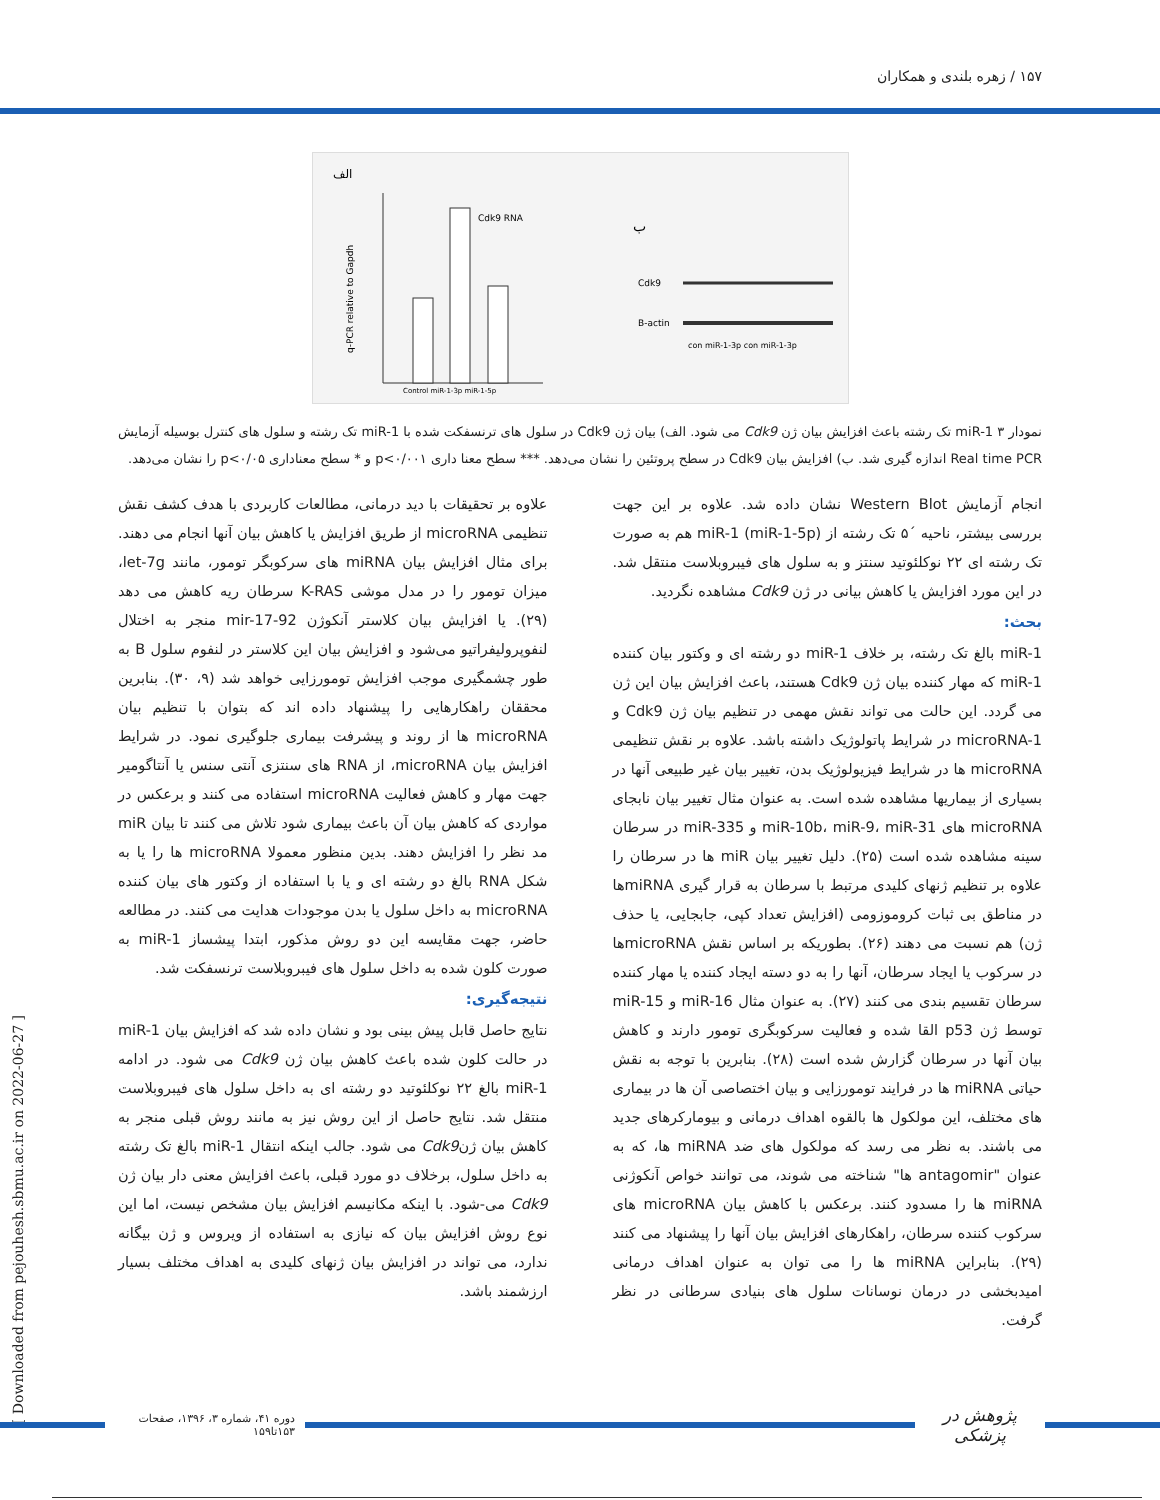۱۵۷ / زهره بلندی و همکاران
الف
q-PCR relative to Gapdh
Cdk9 RNA
Control miR-1-3p miR-1-5p
ب
Cdk9
B-actin
con miR-1-3p con miR-1-3p
نمودار ۳ miR-1 تک رشته باعث افزایش بیان ژن Cdk9 می شود. الف) بیان ژن Cdk9 در سلول های ترنسفکت شده با miR-1 تک رشته و سلول های کنترل بوسیله آزمایش Real time PCR اندازه گیری شد. ب) افزایش بیان Cdk9 در سطح پروتئین را نشان می‌دهد. *** سطح معنا داری p<۰/۰۰۱ و * سطح معناداری p<۰/۰۵ را نشان می‌دهد.
انجام آزمایش Western Blot نشان داده شد. علاوه بر این جهت بررسی بیشتر، ناحیه ´۵ تک رشته از miR-1 (miR-1-5p) هم به صورت تک رشته ای ۲۲ نوکلئوتید سنتز و به سلول های فیبروبلاست منتقل شد. در این مورد افزایش یا کاهش بیانی در ژن Cdk9 مشاهده نگردید.
بحث:
miR-1 بالغ تک رشته، بر خلاف miR-1 دو رشته ای و وکتور بیان کننده miR-1 که مهار کننده بیان ژن Cdk9 هستند، باعث افزایش بیان این ژن می گردد. این حالت می تواند نقش مهمی در تنظیم بیان ژن Cdk9 و microRNA-1 در شرایط پاتولوژیک داشته باشد. علاوه بر نقش تنظیمی microRNA ها در شرایط فیزیولوژیک بدن، تغییر بیان غیر طبیعی آنها در بسیاری از بیماریها مشاهده شده است. به عنوان مثال تغییر بیان نابجای microRNA های miR-10b، miR-9، miR-31 و miR-335 در سرطان سینه مشاهده شده است (۲۵). دلیل تغییر بیان miR ها در سرطان را علاوه بر تنظیم ژنهای کلیدی مرتبط با سرطان به قرار گیری miRNAها در مناطق بی ثبات کروموزومی (افزایش تعداد کپی، جابجایی، یا حذف ژن) هم نسبت می دهند (۲۶). بطوریکه بر اساس نقش microRNAها در سرکوب یا ایجاد سرطان، آنها را به دو دسته ایجاد کننده یا مهار کننده سرطان تقسیم بندی می کنند (۲۷). به عنوان مثال miR-16 و miR-15 توسط ژن p53 القا شده و فعالیت سرکوبگری تومور دارند و کاهش بیان آنها در سرطان گزارش شده است (۲۸). بنابرین با توجه به نقش حیاتی miRNA ها در فرایند تومورزایی و بیان اختصاصی آن ها در بیماری های مختلف، این مولکول ها بالقوه اهداف درمانی و بیومارکرهای جدید می باشند. به نظر می رسد که مولکول های ضد miRNA ها، که به عنوان "antagomir ها" شناخته می شوند، می توانند خواص آنکوژنی miRNA ها را مسدود کنند. برعکس با کاهش بیان microRNA های سرکوب کننده سرطان، راهکارهای افزایش بیان آنها را پیشنهاد می کنند (۲۹). بنابراین miRNA ها را می توان به عنوان اهداف درمانی امیدبخشی در درمان نوسانات سلول های بنیادی سرطانی در نظر گرفت.
علاوه بر تحقیقات با دید درمانی، مطالعات کاربردی با هدف کشف نقش تنظیمی microRNA از طریق افزایش یا کاهش بیان آنها انجام می دهند. برای مثال افزایش بیان miRNA های سرکوبگر تومور، مانند let-7g، میزان تومور را در مدل موشی K-RAS سرطان ریه کاهش می دهد (۲۹). یا افزایش بیان کلاستر آنکوژن mir-17-92 منجر به اختلال لنفوپرولیفراتیو می‌شود و افزایش بیان این کلاستر در لنفوم سلول B به طور چشمگیری موجب افزایش تومورزایی خواهد شد (۹، ۳۰). بنابرین محققان راهکارهایی را پیشنهاد داده اند که بتوان با تنظیم بیان microRNA ها از روند و پیشرفت بیماری جلوگیری نمود. در شرایط افزایش بیان microRNA، از RNA های سنتزی آنتی سنس یا آنتاگومیر جهت مهار و کاهش فعالیت microRNA استفاده می کنند و برعکس در مواردی که کاهش بیان آن باعث بیماری شود تلاش می کنند تا بیان miR مد نظر را افزایش دهند. بدین منظور معمولا microRNA ها را یا به شکل RNA بالغ دو رشته ای و یا با استفاده از وکتور های بیان کننده microRNA به داخل سلول یا بدن موجودات هدایت می کنند. در مطالعه حاضر، جهت مقایسه این دو روش مذکور، ابتدا پیشساز miR-1 به صورت کلون شده به داخل سلول های فیبروبلاست ترنسفکت شد.
نتیجه‌گیری:
نتایج حاصل قابل پیش بینی بود و نشان داده شد که افزایش بیان miR-1 در حالت کلون شده باعث کاهش بیان ژن Cdk9 می شود. در ادامه miR-1 بالغ ۲۲ نوکلئوتید دو رشته ای به داخل سلول های فیبروبلاست منتقل شد. نتایج حاصل از این روش نیز به مانند روش قبلی منجر به کاهش بیان ژنCdk9 می شود. جالب اینکه انتقال miR-1 بالغ تک رشته به داخل سلول، برخلاف دو مورد قبلی، باعث افزایش معنی دار بیان ژن Cdk9 می-شود. با اینکه مکانیسم افزایش بیان مشخص نیست، اما این نوع روش افزایش بیان که نیازی به استفاده از ویروس و ژن بیگانه ندارد، می تواند در افزایش بیان ژنهای کلیدی به اهداف مختلف بسیار ارزشمند باشد.
[ Downloaded from pejouhesh.sbmu.ac.ir on 2022-06-27 ]
دوره ۴۱، شماره ۳، ۱۳۹۶، صفحات ۱۵۳تا۱۵۹
پژوهش در پزشکی